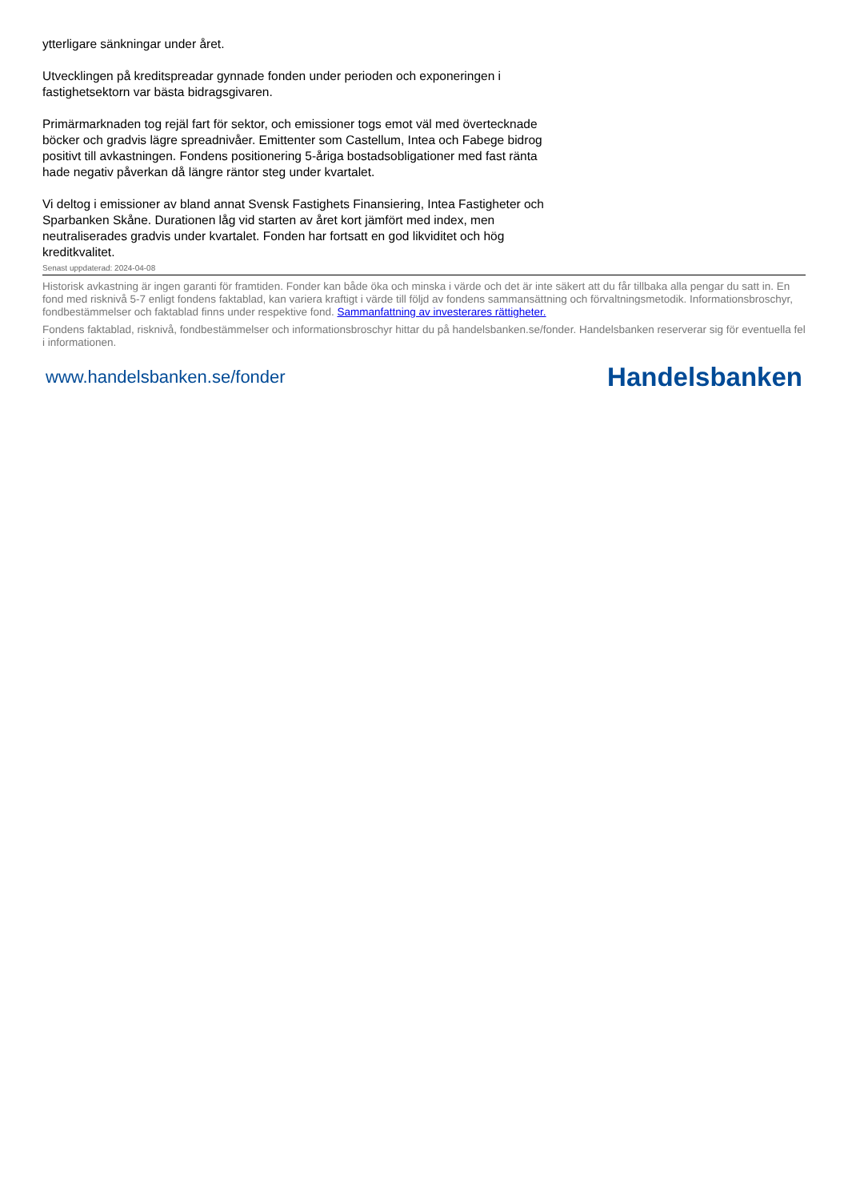ytterligare sänkningar under året.
Utvecklingen på kreditspreadar gynnade fonden under perioden och exponeringen i fastighetsektorn var bästa bidragsgivaren.
Primärmarknaden tog rejäl fart för sektor, och emissioner togs emot väl med övertecknade böcker och gradvis lägre spreadnivåer. Emittenter som Castellum, Intea och Fabege bidrog positivt till avkastningen. Fondens positionering 5-åriga bostadsobligationer med fast ränta hade negativ påverkan då längre räntor steg under kvartalet.
Vi deltog i emissioner av bland annat Svensk Fastighets Finansiering, Intea Fastigheter och Sparbanken Skåne. Durationen låg vid starten av året kort jämfört med index, men neutraliserades gradvis under kvartalet. Fonden har fortsatt en god likviditet och hög kreditkvalitet.
Senast uppdaterad: 2024-04-08
Historisk avkastning är ingen garanti för framtiden. Fonder kan både öka och minska i värde och det är inte säkert att du får tillbaka alla pengar du satt in. En fond med risknivå 5-7 enligt fondens faktablad, kan variera kraftigt i värde till följd av fondens sammansättning och förvaltningsmetodik. Informationsbroschyr, fondbestämmelser och faktablad finns under respektive fond. Sammanfattning av investerares rättigheter.
Fondens faktablad, risknivå, fondbestämmelser och informationsbroschyr hittar du på handelsbanken.se/fonder. Handelsbanken reserverar sig för eventuella fel i informationen.
www.handelsbanken.se/fonder Handelsbanken